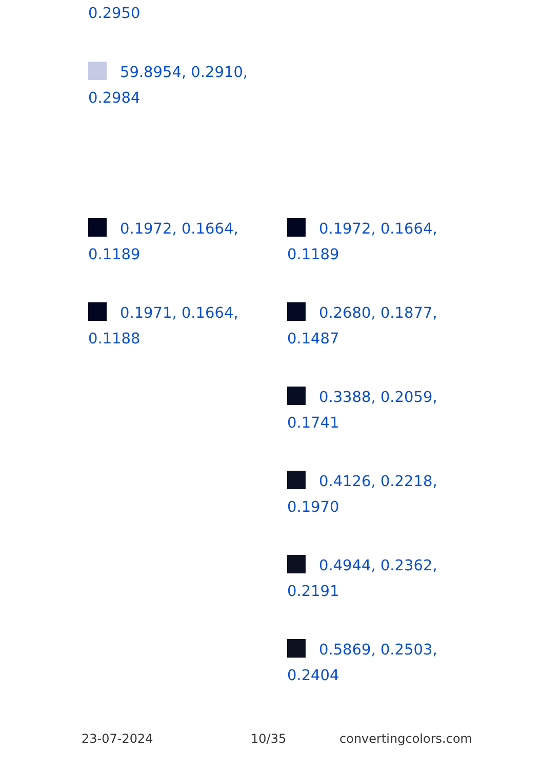0.2950
59.8954, 0.2910, 0.2984
0.1972, 0.1664, 0.1189
0.1972, 0.1664, 0.1189
0.1971, 0.1664, 0.1188
0.2680, 0.1877, 0.1487
0.3388, 0.2059, 0.1741
0.4126, 0.2218, 0.1970
0.4944, 0.2362, 0.2191
0.5869, 0.2503, 0.2404
23-07-2024 10/35 convertingcolors.com